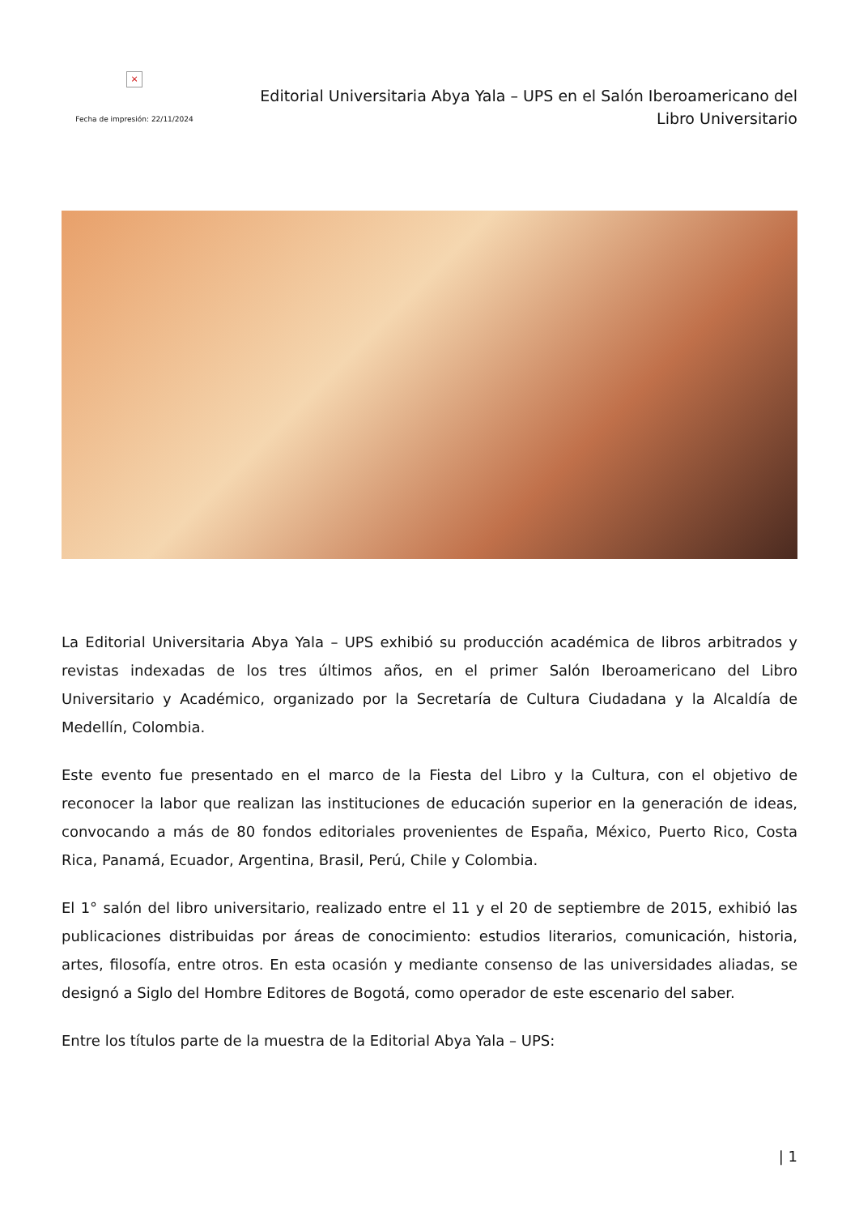×
Fecha de impresión: 22/11/2024
Editorial Universitaria Abya Yala – UPS en el Salón Iberoamericano del Libro Universitario
La Editorial Universitaria Abya Yala – UPS exhibió su producción académica de libros arbitrados y revistas indexadas de los tres últimos años, en el primer Salón Iberoamericano del Libro Universitario y Académico, organizado por la Secretaría de Cultura Ciudadana y la Alcaldía de Medellín, Colombia.
Este evento fue presentado en el marco de la Fiesta del Libro y la Cultura, con el objetivo de reconocer la labor que realizan las instituciones de educación superior en la generación de ideas, convocando a más de 80 fondos editoriales provenientes de España, México, Puerto Rico, Costa Rica, Panamá, Ecuador, Argentina, Brasil, Perú, Chile y Colombia.
El 1° salón del libro universitario, realizado entre el 11 y el 20 de septiembre de 2015, exhibió las publicaciones distribuidas por áreas de conocimiento: estudios literarios, comunicación, historia, artes, filosofía, entre otros. En esta ocasión y mediante consenso de las universidades aliadas, se designó a Siglo del Hombre Editores de Bogotá, como operador de este escenario del saber.
Entre los títulos parte de la muestra de la Editorial Abya Yala – UPS:
| 1